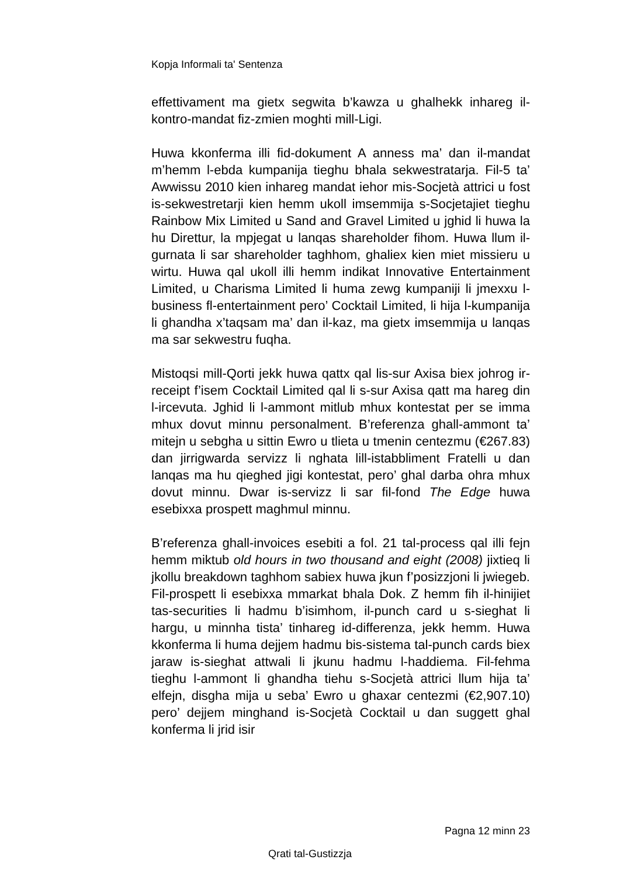Kopja Informali ta' Sentenza
effettivament ma gietx segwita b’kawza u ghalhekk inhareg il-kontro-mandat fiz-zmien moghti mill-Ligi.
Huwa kkonferma illi fid-dokument A anness ma’ dan il-mandat m’hemm l-ebda kumpanija tieghu bhala sekwestratarja. Fil-5 ta’ Awwissu 2010 kien inhareg mandat iehor mis-Socjetà attrici u fost is-sekwestretarji kien hemm ukoll imsemmija s-Socjetajiet tieghu Rainbow Mix Limited u Sand and Gravel Limited u jghid li huwa la hu Direttur, la mpjegat u lanqas shareholder fihom. Huwa llum il-gurnata li sar shareholder taghhom, ghaliex kien miet missieru u wirtu. Huwa qal ukoll illi hemm indikat Innovative Entertainment Limited, u Charisma Limited li huma zewg kumpaniji li jmexxu l-business fl-entertainment pero’ Cocktail Limited, li hija l-kumpanija li ghandha x’taqsam ma’ dan il-kaz, ma gietx imsemmija u lanqas ma sar sekwestru fuqha.
Mistoqsi mill-Qorti jekk huwa qattx qal lis-sur Axisa biex johrog ir-receipt f’isem Cocktail Limited qal li s-sur Axisa qatt ma hareg din l-ircevuta. Jghid li l-ammont mitlub mhux kontestat per se imma mhux dovut minnu personalment. B’referenza ghall-ammont ta’ mitejn u sebgha u sittin Ewro u tlieta u tmenin centezmu (€267.83) dan jirrigwarda servizz li nghata lill-istabbliment Fratelli u dan lanqas ma hu qieghed jigi kontestat, pero’ ghal darba ohra mhux dovut minnu. Dwar is-servizz li sar fil-fond The Edge huwa esebixxa prospett maghmul minnu.
B’referenza ghall-invoices esebiti a fol. 21 tal-process qal illi fejn hemm miktub old hours in two thousand and eight (2008) jixtieq li jkollu breakdown taghhom sabiex huwa jkun f’posizzjoni li jwiegeb. Fil-prospett li esebixxa mmarkat bhala Dok. Z hemm fih il-hinijiet tas-securities li hadmu b’isimhom, il-punch card u s-sieghat li hargu, u minnha tista’ tinhareg id-differenza, jekk hemm. Huwa kkonferma li huma dejjem hadmu bis-sistema tal-punch cards biex jaraw is-sieghat attwali li jkunu hadmu l-haddiema. Fil-fehma tieghu l-ammont li ghandha tiehu s-Socjetà attrici llum hija ta’ elfejn, disgha mija u seba’ Ewro u ghaxar centezmi (€2,907.10) pero’ dejjem minghand is-Socjetà Cocktail u dan suggett ghal konferma li jrid isir
Pagna 12 minn 23
Qrati tal-Gustizzja